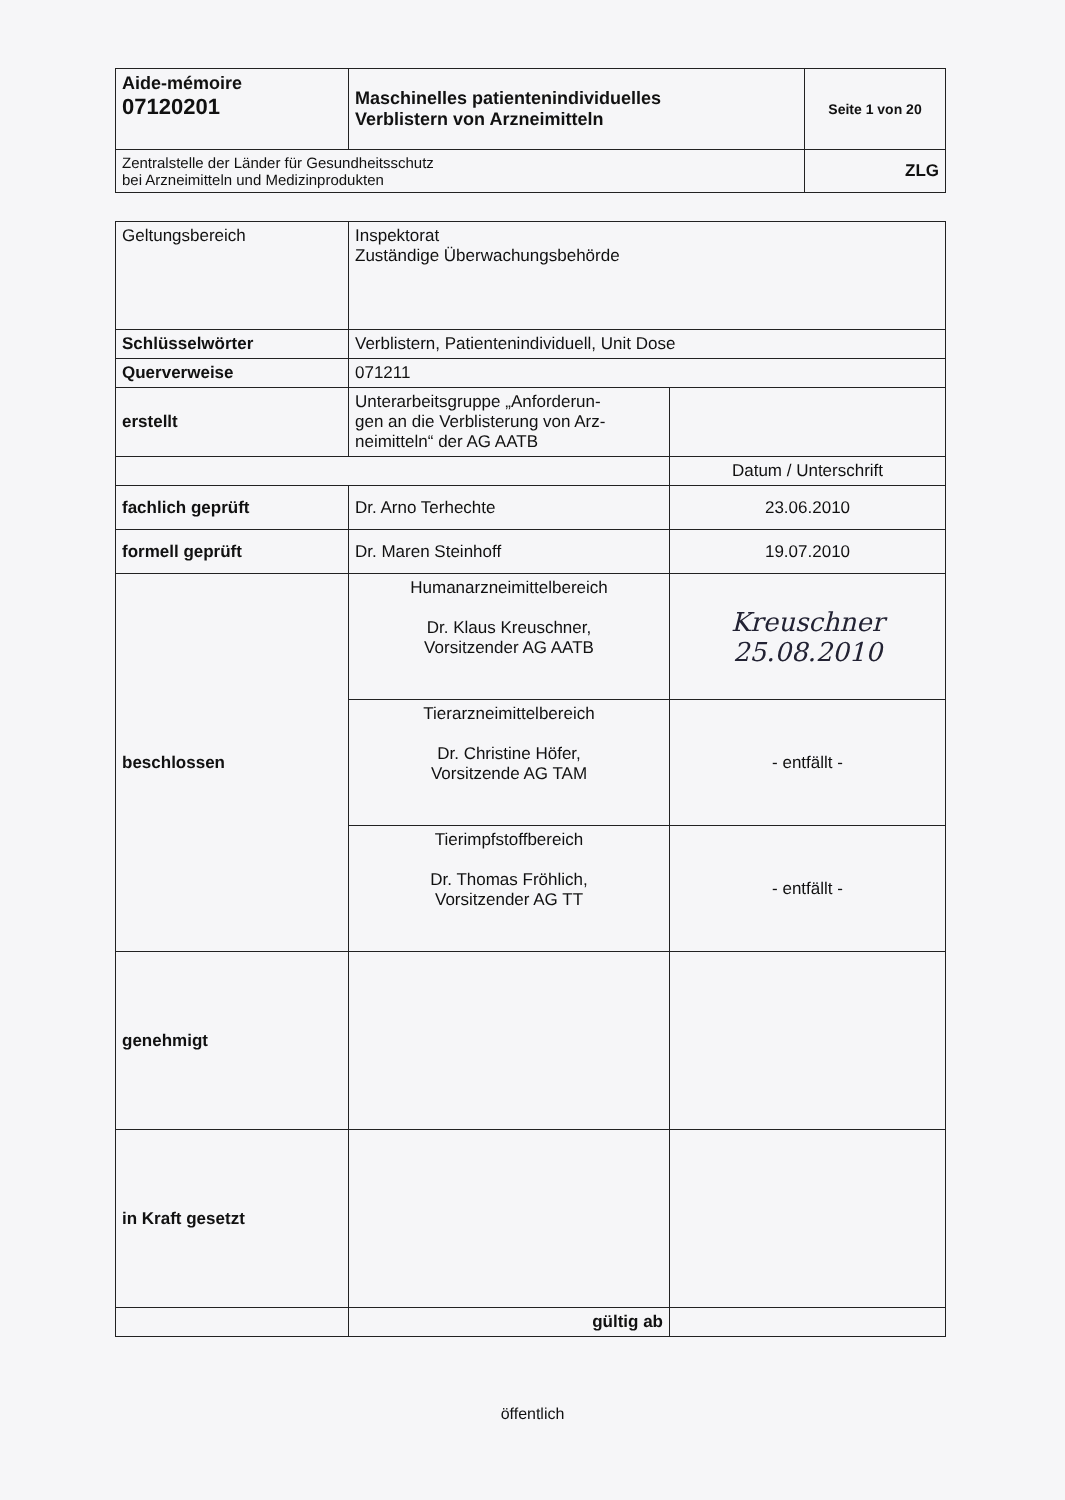| Aide-mémoire 07120201 | Maschinelles patientenindividuelles Verblistern von Arzneimitteln | Seite 1 von 20 |
| Zentralstelle der Länder für Gesundheitsschutz bei Arzneimitteln und Medizinprodukten | | ZLG |
| Geltungsbereich | Inspektorat Zuständige Überwachungsbehörde | |
| Schlüsselwörter | Verblistern, Patientenindividuell, Unit Dose | |
| Querverweise | 071211 | |
| erstellt | Unterarbeitsgruppe „Anforderun- gen an die Verblisterung von Arz- neimitteln“ der AG AATB | |
| | | Datum / Unterschrift |
| fachlich geprüft | Dr. Arno Terhechte | 23.06.2010 |
| formell geprüft | Dr. Maren Steinhoff | 19.07.2010 |
| beschlossen | Humanarzneimittelbereich Dr. Klaus Kreuschner, Vorsitzender AG AATB | Kreuschner 25.08.2010 |
| | Tierarzneimittelbereich Dr. Christine Höfer, Vorsitzende AG TAM | - entfällt - |
| | Tierimpfstoffbereich Dr. Thomas Fröhlich, Vorsitzender AG TT | - entfällt - |
| genehmigt | | |
| in Kraft gesetzt | | |
| | gültig ab | |
öffentlich